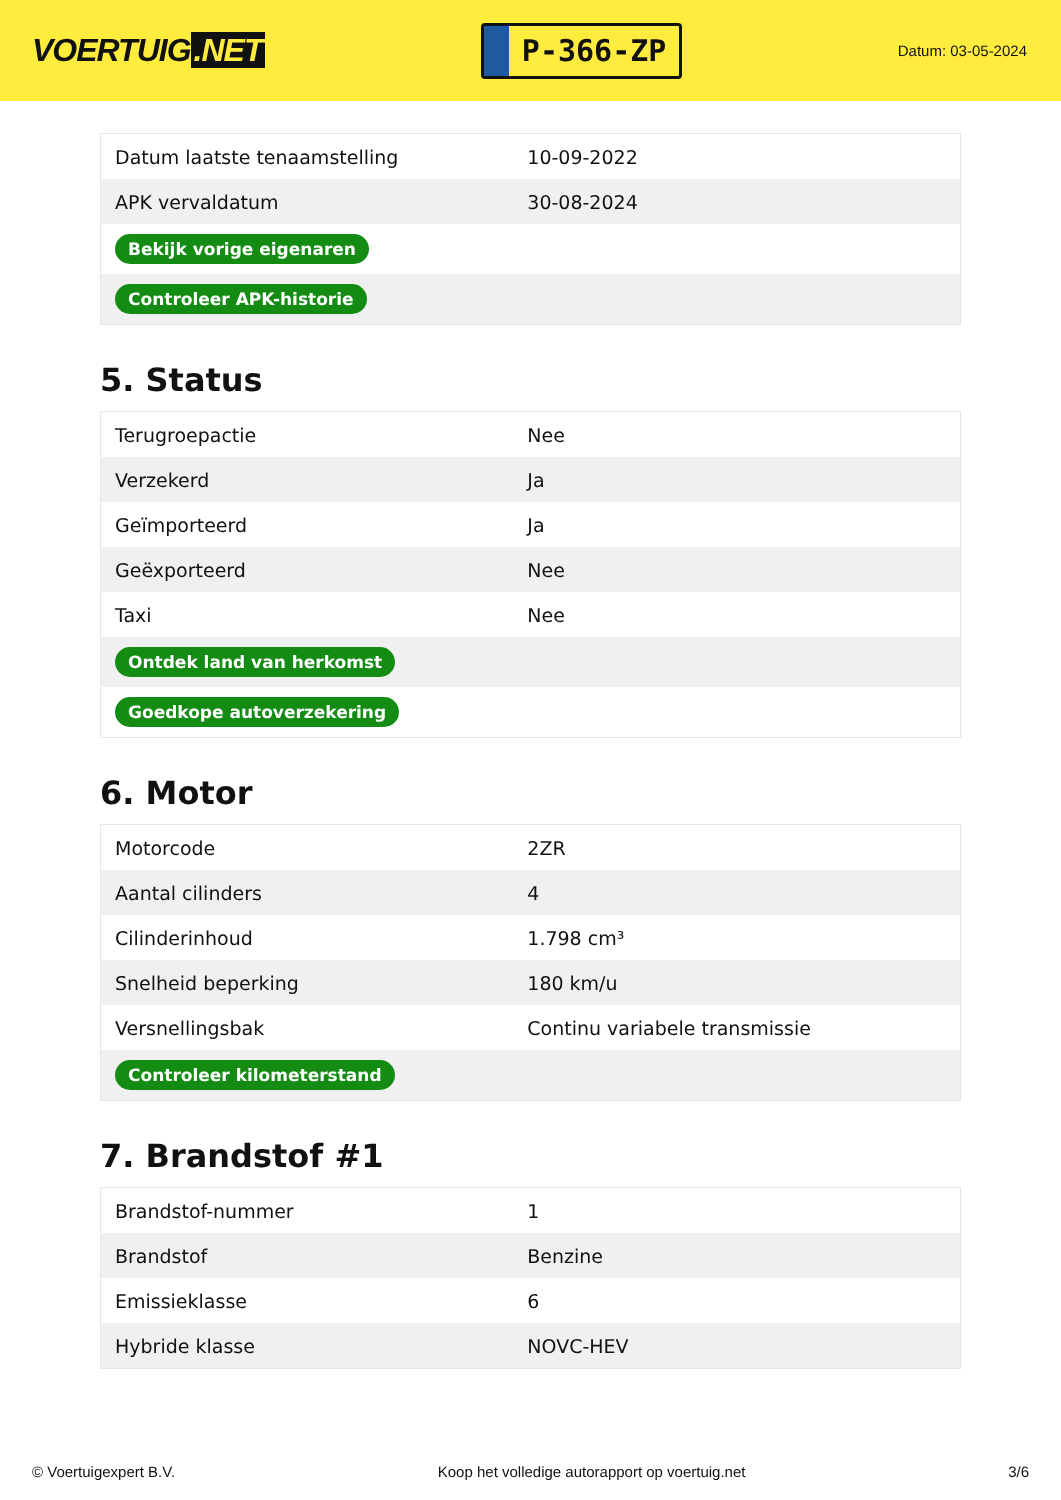VOERTUIG.NET
P-366-ZP
Datum: 03-05-2024
| Datum laatste tenaamstelling | 10-09-2022 |
| APK vervaldatum | 30-08-2024 |
| Bekijk vorige eigenaren | |
| Controleer APK-historie | |
5. Status
| Terugroepactie | Nee |
| Verzekerd | Ja |
| Geïmporteerd | Ja |
| Geëxporteerd | Nee |
| Taxi | Nee |
| Ontdek land van herkomst | |
| Goedkope autoverzekering | |
6. Motor
| Motorcode | 2ZR |
| Aantal cilinders | 4 |
| Cilinderinhoud | 1.798 cm³ |
| Snelheid beperking | 180 km/u |
| Versnellingsbak | Continu variabele transmissie |
| Controleer kilometerstand | |
7. Brandstof #1
| Brandstof-nummer | 1 |
| Brandstof | Benzine |
| Emissieklasse | 6 |
| Hybride klasse | NOVC-HEV |
© Voertuigexpert B.V. Koop het volledige autorapport op voertuig.net 3/6